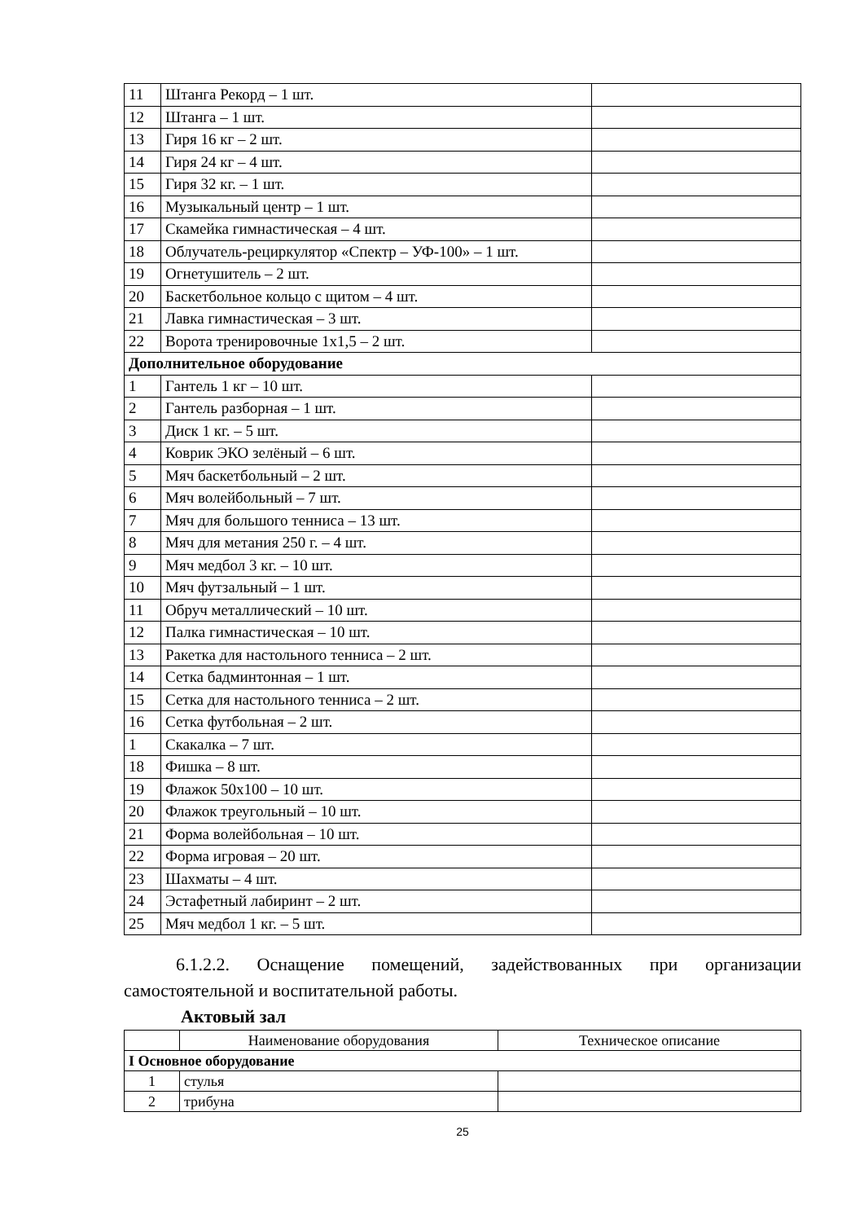| 11 | Штанга Рекорд – 1 шт. | |
| 12 | Штанга – 1 шт. | |
| 13 | Гиря 16 кг – 2 шт. | |
| 14 | Гиря 24 кг – 4 шт. | |
| 15 | Гиря 32 кг. – 1 шт. | |
| 16 | Музыкальный центр – 1 шт. | |
| 17 | Скамейка гимнастическая – 4 шт. | |
| 18 | Облучатель-рециркулятор «Спектр – УФ-100» – 1 шт. | |
| 19 | Огнетушитель – 2 шт. | |
| 20 | Баскетбольное кольцо с щитом – 4 шт. | |
| 21 | Лавка гимнастическая – 3 шт. | |
| 22 | Ворота тренировочные 1х1,5 – 2 шт. | |
| Дополнительное оборудование | | |
| 1 | Гантель 1 кг – 10 шт. | |
| 2 | Гантель разборная – 1 шт. | |
| 3 | Диск 1 кг. – 5 шт. | |
| 4 | Коврик ЭКО зелёный – 6 шт. | |
| 5 | Мяч баскетбольный – 2 шт. | |
| 6 | Мяч волейбольный – 7 шт. | |
| 7 | Мяч для большого тенниса – 13 шт. | |
| 8 | Мяч для метания 250 г. – 4 шт. | |
| 9 | Мяч медбол 3 кг. – 10 шт. | |
| 10 | Мяч футзальный – 1 шт. | |
| 11 | Обруч металлический – 10 шт. | |
| 12 | Палка гимнастическая – 10 шт. | |
| 13 | Ракетка для настольного тенниса – 2 шт. | |
| 14 | Сетка бадминтонная – 1 шт. | |
| 15 | Сетка для настольного тенниса – 2 шт. | |
| 16 | Сетка футбольная – 2 шт. | |
| 1 | Скакалка – 7 шт. | |
| 18 | Фишка – 8 шт. | |
| 19 | Флажок 50х100 – 10 шт. | |
| 20 | Флажок треугольный – 10 шт. | |
| 21 | Форма волейбольная – 10 шт. | |
| 22 | Форма игровая – 20 шт. | |
| 23 | Шахматы – 4 шт. | |
| 24 | Эстафетный лабиринт – 2 шт. | |
| 25 | Мяч медбол 1 кг. – 5 шт. | |
6.1.2.2. Оснащение помещений, задействованных при организации самостоятельной и воспитательной работы.
Актовый зал
| | Наименование оборудования | Техническое описание |
| I Основное оборудование | | |
| 1 | стулья | |
| 2 | трибуна | |
25